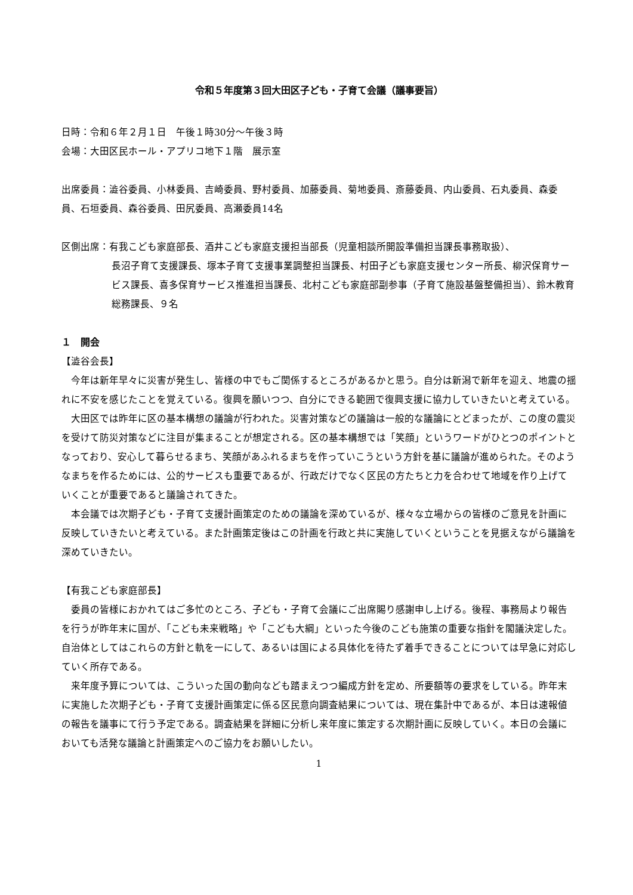令和５年度第３回大田区子ども・子育て会議（議事要旨）
日時：令和６年２月１日　午後１時30分～午後３時
会場：大田区民ホール・アプリコ地下１階　展示室
出席委員：澁谷委員、小林委員、吉崎委員、野村委員、加藤委員、菊地委員、斎藤委員、内山委員、石丸委員、森委員、石垣委員、森谷委員、田尻委員、高瀬委員14名
区側出席：有我こども家庭部長、酒井こども家庭支援担当部長（児童相談所開設準備担当課長事務取扱）、
長沼子育て支援課長、塚本子育て支援事業調整担当課長、村田子ども家庭支援センター所長、柳沢保育サービス課長、喜多保育サービス推進担当課長、北村こども家庭部副参事（子育て施設基盤整備担当）、鈴木教育総務課長、９名
１　開会
【澁谷会長】
　今年は新年早々に災害が発生し、皆様の中でもご関係するところがあるかと思う。自分は新潟で新年を迎え、地震の揺れに不安を感じたことを覚えている。復興を願いつつ、自分にできる範囲で復興支援に協力していきたいと考えている。
　大田区では昨年に区の基本構想の議論が行われた。災害対策などの議論は一般的な議論にとどまったが、この度の震災を受けて防災対策などに注目が集まることが想定される。区の基本構想では「笑顔」というワードがひとつのポイントとなっており、安心して暮らせるまち、笑顔があふれるまちを作っていこうという方針を基に議論が進められた。そのようなまちを作るためには、公的サービスも重要であるが、行政だけでなく区民の方たちと力を合わせて地域を作り上げていくことが重要であると議論されてきた。
　本会議では次期子ども・子育て支援計画策定のための議論を深めているが、様々な立場からの皆様のご意見を計画に反映していきたいと考えている。また計画策定後はこの計画を行政と共に実施していくということを見据えながら議論を深めていきたい。
【有我こども家庭部長】
　委員の皆様におかれてはご多忙のところ、子ども・子育て会議にご出席賜り感謝申し上げる。後程、事務局より報告を行うが昨年末に国が、「こども未来戦略」や「こども大綱」といった今後のこども施策の重要な指針を閣議決定した。自治体としてはこれらの方針と軌を一にして、あるいは国による具体化を待たず着手できることについては早急に対応していく所存である。
　来年度予算については、こういった国の動向なども踏まえつつ編成方針を定め、所要額等の要求をしている。昨年末に実施した次期子ども・子育て支援計画策定に係る区民意向調査結果については、現在集計中であるが、本日は速報値の報告を議事にて行う予定である。調査結果を詳細に分析し来年度に策定する次期計画に反映していく。本日の会議においても活発な議論と計画策定へのご協力をお願いしたい。
1